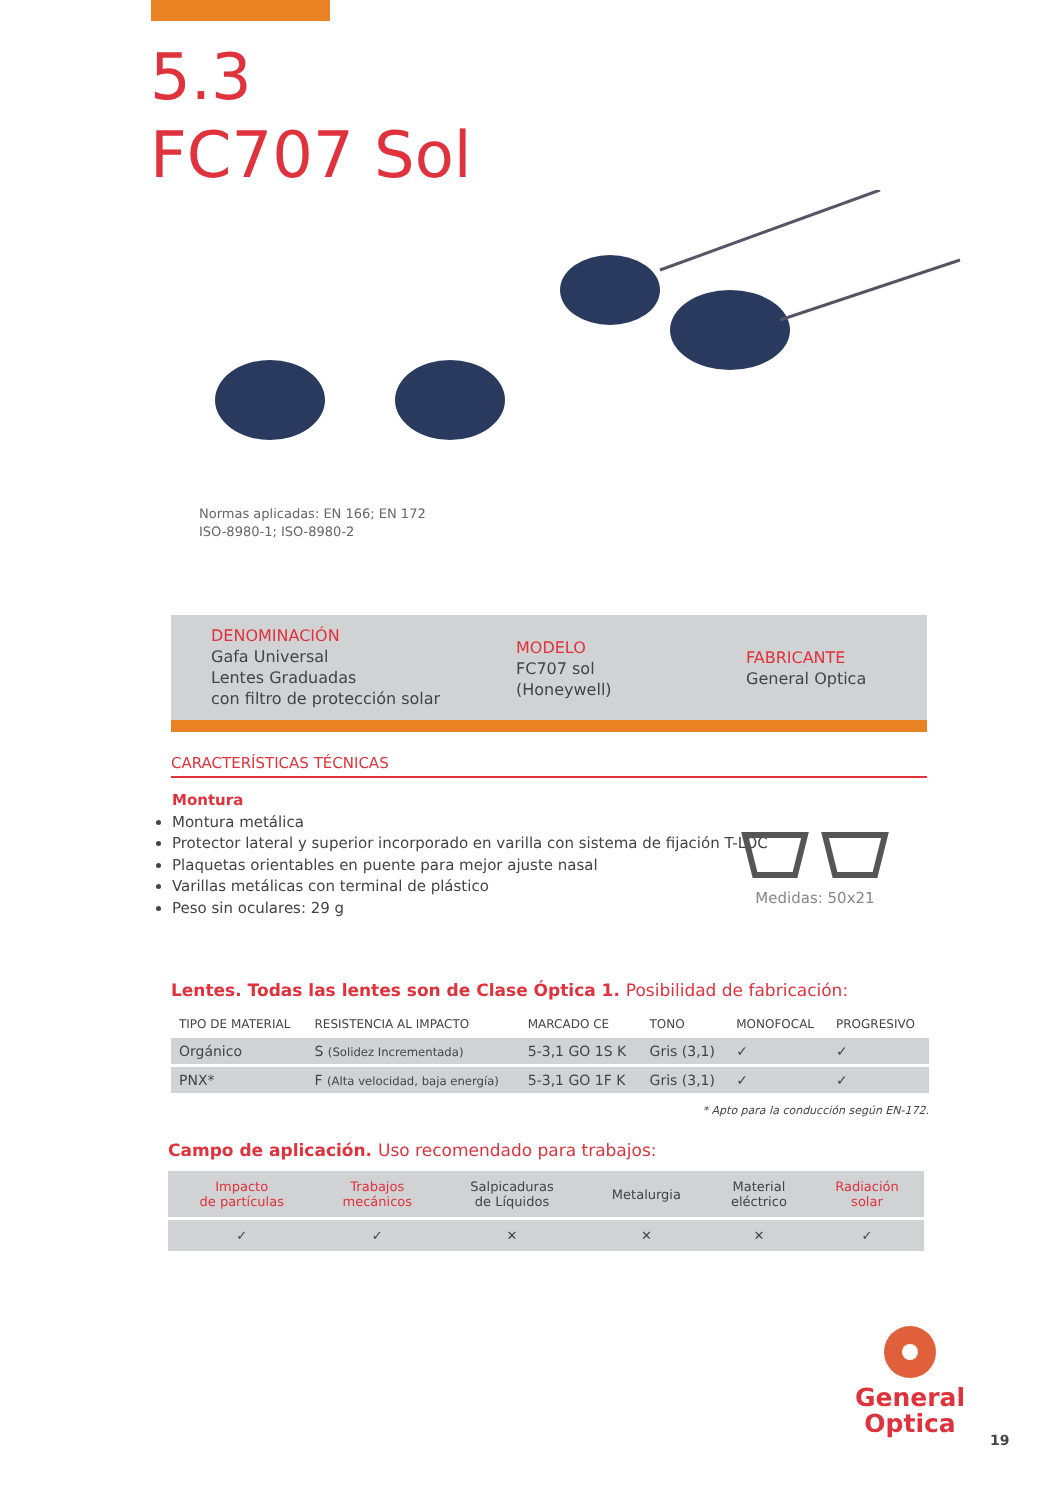5.3
FC707 Sol
Normas aplicadas: EN 166; EN 172
ISO-8980-1; ISO-8980-2
DENOMINACIÓN
Gafa Universal
Lentes Graduadas
con filtro de protección solar
MODELO
FC707 sol
(Honeywell)
FABRICANTE
General Optica
CARACTERÍSTICAS TÉCNICAS
Montura
Montura metálica
Protector lateral y superior incorporado en varilla con sistema de fijación T-LOC
Plaquetas orientables en puente para mejor ajuste nasal
Varillas metálicas con terminal de plástico
Peso sin oculares: 29 g
Medidas: 50x21
Lentes. Todas las lentes son de Clase Óptica 1. Posibilidad de fabricación:
| TIPO DE MATERIAL | RESISTENCIA AL IMPACTO | MARCADO CE | TONO | MONOFOCAL | PROGRESIVO |
| --- | --- | --- | --- | --- | --- |
| Orgánico | S (Solidez Incrementada) | 5-3,1 GO 1S K | Gris (3,1) | ✓ | ✓ |
| PNX* | F (Alta velocidad, baja energía) | 5-3,1 GO 1F K | Gris (3,1) | ✓ | ✓ |
* Apto para la conducción según EN-172.
Campo de aplicación. Uso recomendado para trabajos:
| Impacto de partículas | Trabajos mecánicos | Salpicaduras de Líquidos | Metalurgia | Material eléctrico | Radiación solar |
| ✓ | ✓ | ✕ | ✕ | ✕ | ✓ |
General
Optica
19